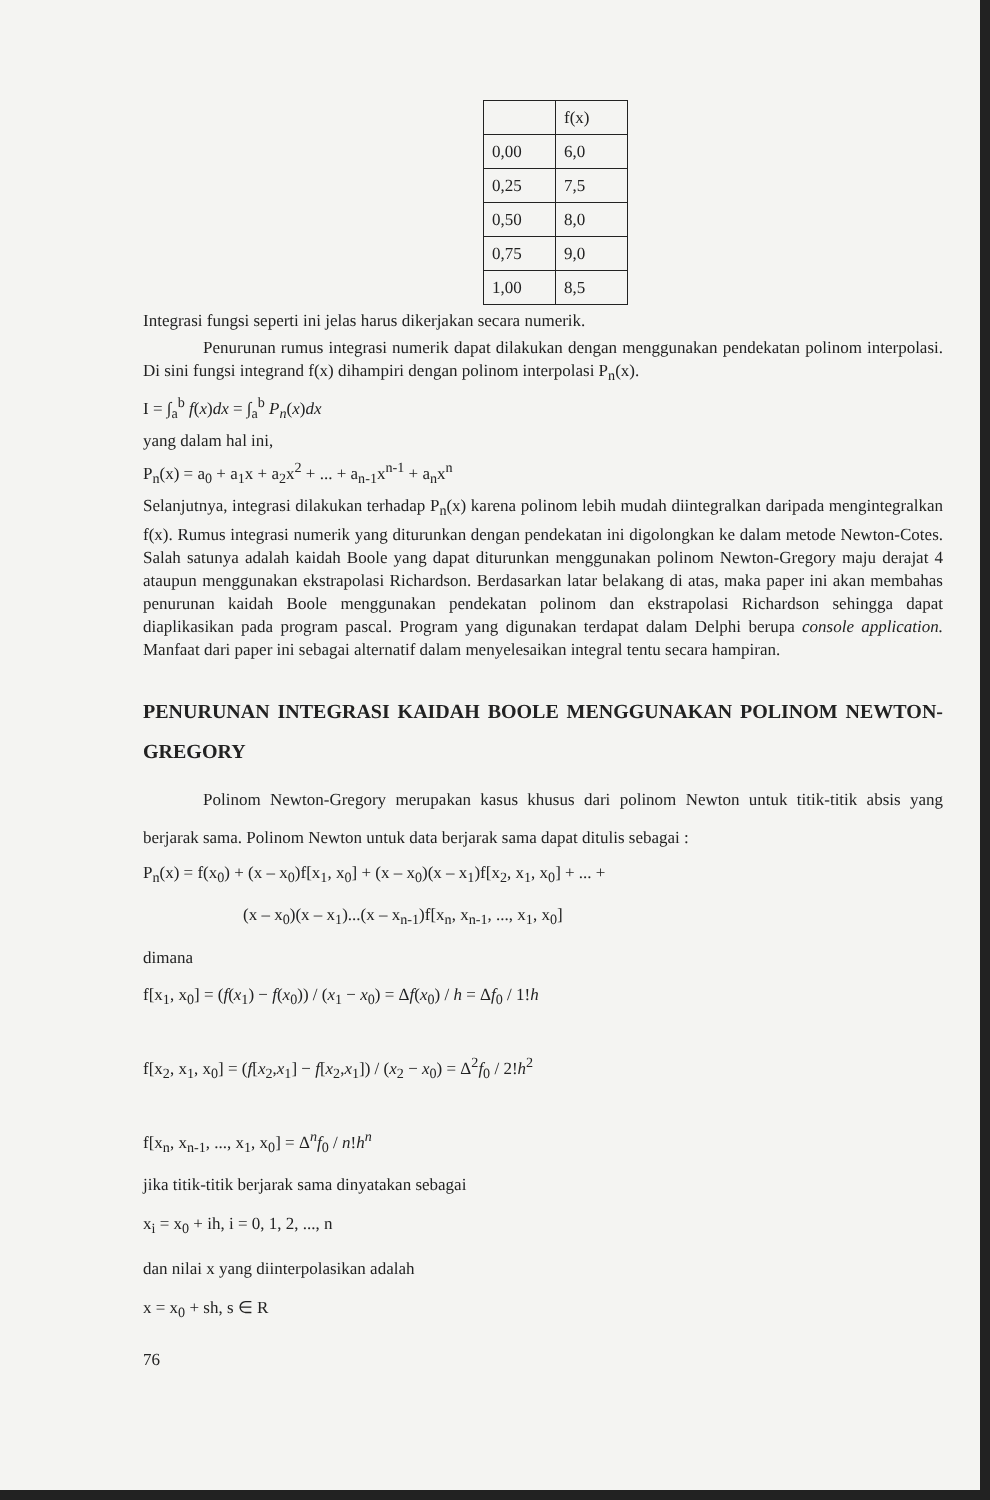| | f(x) |
| --- | --- |
| 0,00 | 6,0 |
| 0,25 | 7,5 |
| 0,50 | 8,0 |
| 0,75 | 9,0 |
| 1,00 | 8,5 |
Integrasi fungsi seperti ini jelas harus dikerjakan secara numerik.
Penurunan rumus integrasi numerik dapat dilakukan dengan menggunakan pendekatan polinom interpolasi. Di sini fungsi integrand f(x) dihampiri dengan polinom interpolasi P<sub>n</sub>(x).
I = ∫<sub>a</sub><sup>b</sup> f(x)dx = ∫<sub>a</sub><sup>b</sup> P<sub>n</sub>(x)dx
yang dalam hal ini,
P<sub>n</sub>(x) = a<sub>0</sub> + a<sub>1</sub>x + a<sub>2</sub>x<sup>2</sup> + ... + a<sub>n-1</sub>x<sup>n-1</sup> + a<sub>n</sub>x<sup>n</sup>
Selanjutnya, integrasi dilakukan terhadap P<sub>n</sub>(x) karena polinom lebih mudah diintegralkan daripada mengintegralkan f(x). Rumus integrasi numerik yang diturunkan dengan pendekatan ini digolongkan ke dalam metode Newton-Cotes. Salah satunya adalah kaidah Boole yang dapat diturunkan menggunakan polinom Newton-Gregory maju derajat 4 ataupun menggunakan ekstrapolasi Richardson. Berdasarkan latar belakang di atas, maka paper ini akan membahas penurunan kaidah Boole menggunakan pendekatan polinom dan ekstrapolasi Richardson sehingga dapat diaplikasikan pada program pascal. Program yang digunakan terdapat dalam Delphi berupa console application. Manfaat dari paper ini sebagai alternatif dalam menyelesaikan integral tentu secara hampiran.
PENURUNAN INTEGRASI KAIDAH BOOLE MENGGUNAKAN POLINOM NEWTON-GREGORY
Polinom Newton-Gregory merupakan kasus khusus dari polinom Newton untuk titik-titik absis yang berjarak sama. Polinom Newton untuk data berjarak sama dapat ditulis sebagai :
P<sub>n</sub>(x) = f(x<sub>0</sub>) + (x – x<sub>0</sub>)f[x<sub>1</sub>, x<sub>0</sub>] + (x – x<sub>0</sub>)(x – x<sub>1</sub>)f[x<sub>2</sub>, x<sub>1</sub>, x<sub>0</sub>] + ... +
(x – x<sub>0</sub>)(x – x<sub>1</sub>)...(x – x<sub>n-1</sub>)f[x<sub>n</sub>, x<sub>n-1</sub>, ..., x<sub>1</sub>, x<sub>0</sub>]
dimana
f[x<sub>1</sub>, x<sub>0</sub>] = (f(x<sub>1</sub>) − f(x<sub>0</sub>)) / (x<sub>1</sub> − x<sub>0</sub>) = Δf(x<sub>0</sub>) / h = Δf<sub>0</sub> / 1!h
f[x<sub>2</sub>, x<sub>1</sub>, x<sub>0</sub>] = (f[x<sub>2</sub>,x<sub>1</sub>] − f[x<sub>2</sub>,x<sub>1</sub>]) / (x<sub>2</sub> − x<sub>0</sub>) = Δ<sup>2</sup>f<sub>0</sub> / 2!h<sup>2</sup>
f[x<sub>n</sub>, x<sub>n-1</sub>, ..., x<sub>1</sub>, x<sub>0</sub>] = Δ<sup>n</sup>f<sub>0</sub> / n!h<sup>n</sup>
jika titik-titik berjarak sama dinyatakan sebagai
x<sub>i</sub> = x<sub>0</sub> + ih, i = 0, 1, 2, ..., n
dan nilai x yang diinterpolasikan adalah
x = x<sub>0</sub> + sh, s ∈ R
76